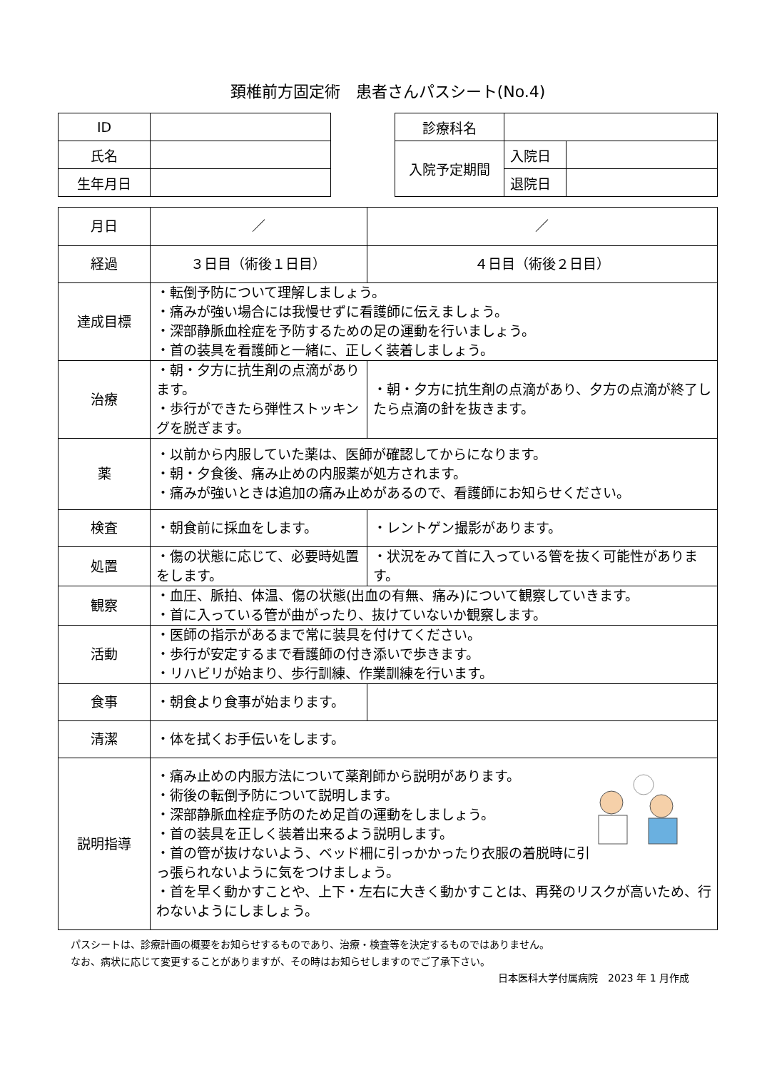頚椎前方固定術　患者さんパスシート(No.4)
| ID | |
| 氏名 | |
| 生年月日 | |
| 診療科名 | | |
| 入院予定期間 | 入院日 | |
| | 退院日 | |
| 月日 | ／ | ／ |
| 経過 | ３日目（術後１日目） | ４日目（術後２日目） |
| 達成目標 | ・転倒予防について理解しましょう。 ・痛みが強い場合には我慢せずに看護師に伝えましょう。 ・深部静脈血栓症を予防するための足の運動を行いましょう。 ・首の装具を看護師と一緒に、正しく装着しましょう。 | |
| 治療 | ・朝・夕方に抗生剤の点滴があります。 ・歩行ができたら弾性ストッキングを脱ぎます。 | ・朝・夕方に抗生剤の点滴があり、夕方の点滴が終了したら点滴の針を抜きます。 |
| 薬 | ・以前から内服していた薬は、医師が確認してからになります。 ・朝・夕食後、痛み止めの内服薬が処方されます。 ・痛みが強いときは追加の痛み止めがあるので、看護師にお知らせください。 | |
| 検査 | ・朝食前に採血をします。 | ・レントゲン撮影があります。 |
| 処置 | ・傷の状態に応じて、必要時処置をします。 | ・状況をみて首に入っている管を抜く可能性があります。 |
| 観察 | ・血圧、脈拍、体温、傷の状態(出血の有無、痛み)について観察していきます。 ・首に入っている管が曲がったり、抜けていないか観察します。 | |
| 活動 | ・医師の指示があるまで常に装具を付けてください。 ・歩行が安定するまで看護師の付き添いで歩きます。 ・リハビリが始まり、歩行訓練、作業訓練を行います。 | |
| 食事 | ・朝食より食事が始まります。 | |
| 清潔 | ・体を拭くお手伝いをします。 | |
| 説明指導 | ・痛み止めの内服方法について薬剤師から説明があります。 ・術後の転倒予防について説明します。 ・深部静脈血栓症予防のため足首の運動をしましょう。 ・首の装具を正しく装着出来るよう説明します。 ・首の管が抜けないよう、ベッド柵に引っかかったり衣服の着脱時に引っ張られないように気をつけましょう。 ・首を早く動かすことや、上下・左右に大きく動かすことは、再発のリスクが高いため、行わないようにしましょう。 | |
パスシートは、診療計画の概要をお知らせするものであり、治療・検査等を決定するものではありません。
なお、病状に応じて変更することがありますが、その時はお知らせしますのでご了承下さい。
日本医科大学付属病院　2023 年 1 月作成